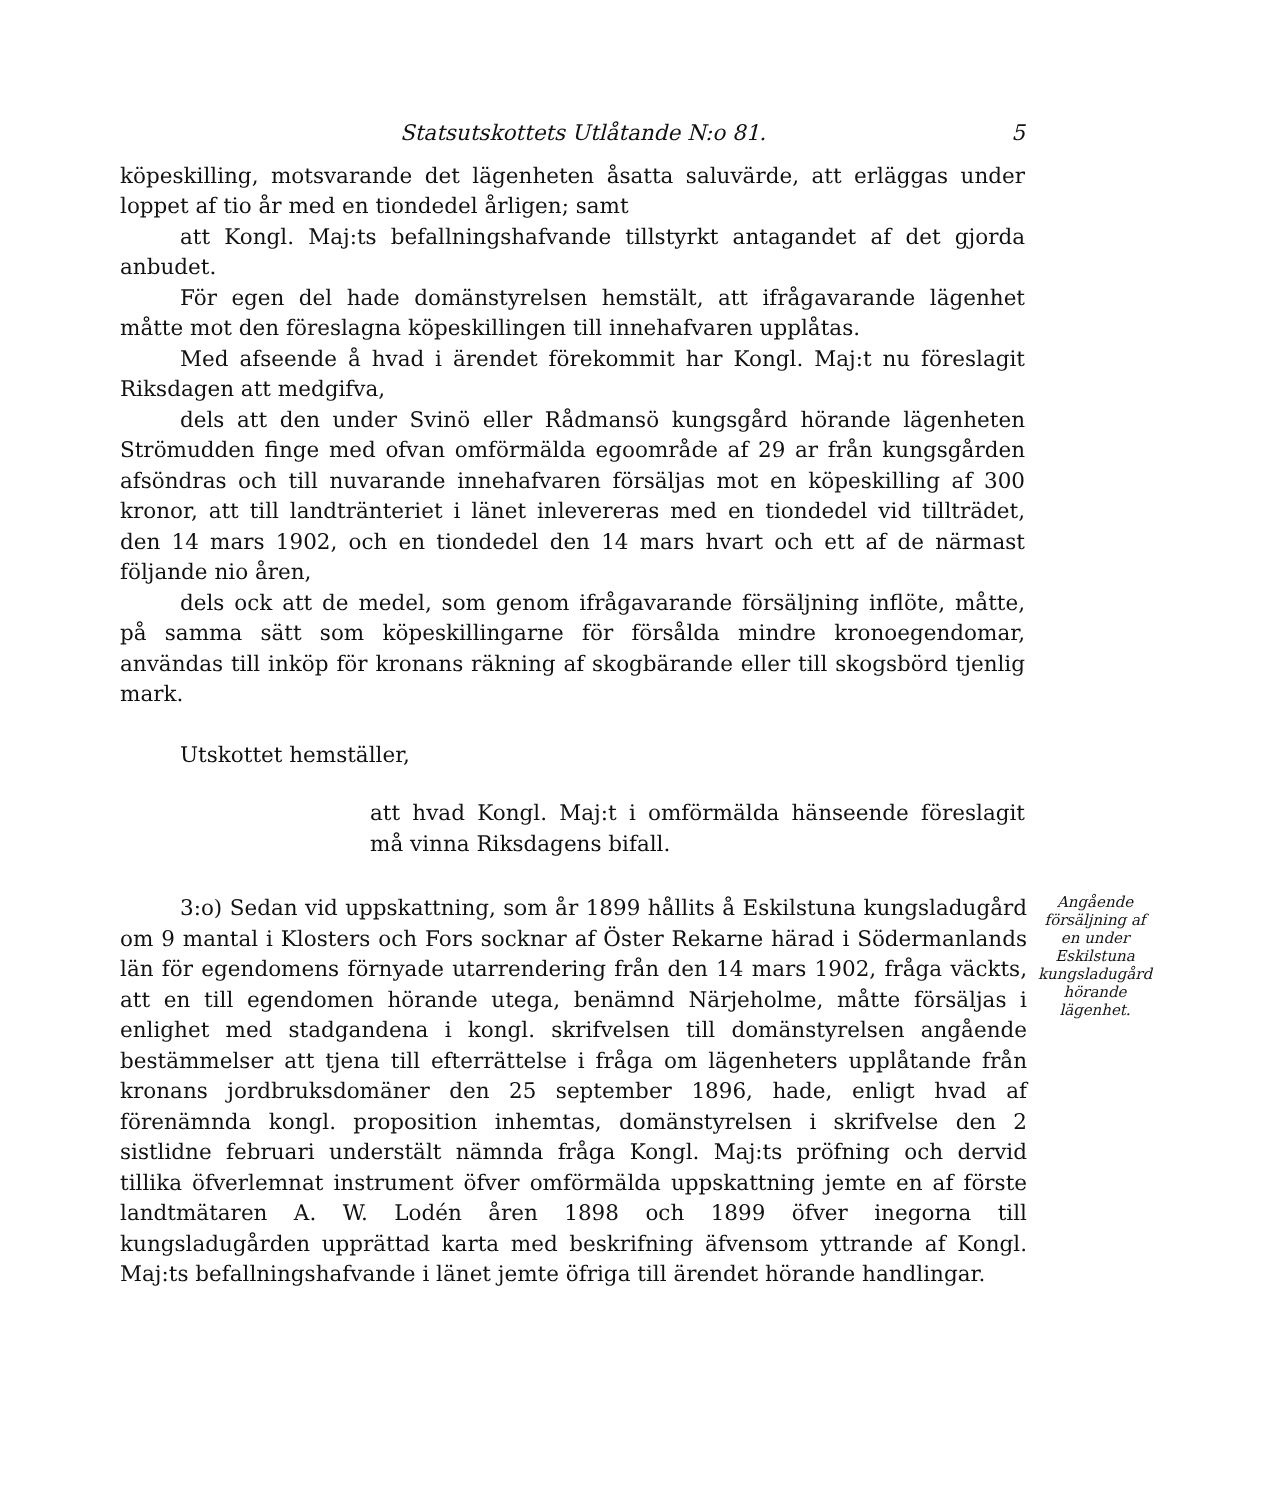Statsutskottets Utlåtande N:o 81. 5
köpeskilling, motsvarande det lägenheten åsatta saluvärde, att erläggas under loppet af tio år med en tiondedel årligen; samt
att Kongl. Maj:ts befallningshafvande tillstyrkt antagandet af det gjorda anbudet.
För egen del hade domänstyrelsen hemstält, att ifrågavarande lägenhet måtte mot den föreslagna köpeskillingen till innehafvaren upplåtas.
Med afseende å hvad i ärendet förekommit har Kongl. Maj:t nu föreslagit Riksdagen att medgifva,
dels att den under Svinö eller Rådmansö kungsgård hörande lägenheten Strömudden finge med ofvan omförmälda egoområde af 29 ar från kungsgården afsöndras och till nuvarande innehafvaren försäljas mot en köpeskilling af 300 kronor, att till landtränteriet i länet inlevereras med en tiondedel vid tillträdet, den 14 mars 1902, och en tiondedel den 14 mars hvart och ett af de närmast följande nio åren,
dels ock att de medel, som genom ifrågavarande försäljning inflöte, måtte, på samma sätt som köpeskillingarne för försålda mindre kronoegendomar, användas till inköp för kronans räkning af skogbärande eller till skogsbörd tjenlig mark.
Utskottet hemställer,
att hvad Kongl. Maj:t i omförmälda hänseende föreslagit må vinna Riksdagens bifall.
3:o) Sedan vid uppskattning, som år 1899 hållits å Eskilstuna kungsladugård om 9 mantal i Klosters och Fors socknar af Öster Rekarne härad i Södermanlands län för egendomens förnyade utarrendering från den 14 mars 1902, fråga väckts, att en till egendomen hörande utega, benämnd Närjeholme, måtte försäljas i enlighet med stadgandena i kongl. skrifvelsen till domänstyrelsen angående bestämmelser att tjena till efterrättelse i fråga om lägenheters upplåtande från kronans jordbruksdomäner den 25 september 1896, hade, enligt hvad af förenämnda kongl. proposition inhemtas, domänstyrelsen i skrifvelse den 2 sistlidne februari understält nämnda fråga Kongl. Maj:ts pröfning och dervid tillika öfverlemnat instrument öfver omförmälda uppskattning jemte en af förste landtmätaren A. W. Lodén åren 1898 och 1899 öfver inegorna till kungsladugården upprättad karta med beskrifning äfvensom yttrande af Kongl. Maj:ts befallningshafvande i länet jemte öfriga till ärendet hörande handlingar.
Angående försäljning af en under Eskilstuna kungsladugård hörande lägenhet.